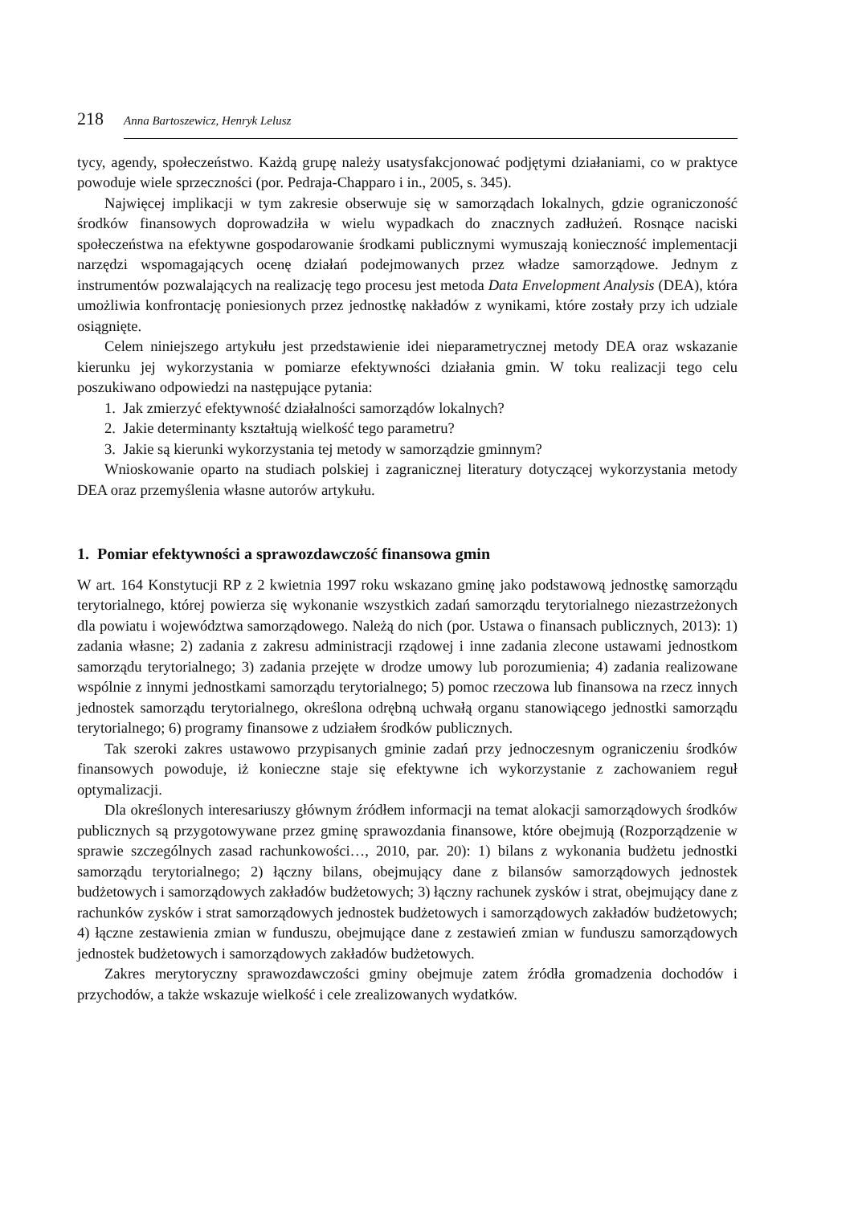218 Anna Bartoszewicz, Henryk Lelusz
tycy, agendy, społeczeństwo. Każdą grupę należy usatysfakcjonować podjętymi działaniami, co w praktyce powoduje wiele sprzeczności (por. Pedraja-Chapparo i in., 2005, s. 345).
Najwięcej implikacji w tym zakresie obserwuje się w samorządach lokalnych, gdzie ograniczoność środków finansowych doprowadziła w wielu wypadkach do znacznych zadłużeń. Rosnące naciski społeczeństwa na efektywne gospodarowanie środkami publicznymi wymuszają konieczność implementacji narzędzi wspomagających ocenę działań podejmowanych przez władze samorządowe. Jednym z instrumentów pozwalających na realizację tego procesu jest metoda Data Envelopment Analysis (DEA), która umożliwia konfrontację poniesionych przez jednostkę nakładów z wynikami, które zostały przy ich udziale osiągnięte.
Celem niniejszego artykułu jest przedstawienie idei nieparametrycznej metody DEA oraz wskazanie kierunku jej wykorzystania w pomiarze efektywności działania gmin. W toku realizacji tego celu poszukiwano odpowiedzi na następujące pytania:
1. Jak zmierzyć efektywność działalności samorządów lokalnych?
2. Jakie determinanty kształtują wielkość tego parametru?
3. Jakie są kierunki wykorzystania tej metody w samorządzie gminnym?
Wnioskowanie oparto na studiach polskiej i zagranicznej literatury dotyczącej wykorzystania metody DEA oraz przemyślenia własne autorów artykułu.
1. Pomiar efektywności a sprawozdawczość finansowa gmin
W art. 164 Konstytucji RP z 2 kwietnia 1997 roku wskazano gminę jako podstawową jednostkę samorządu terytorialnego, której powierza się wykonanie wszystkich zadań samorządu terytorialnego niezastrzeżonych dla powiatu i województwa samorządowego. Należą do nich (por. Ustawa o finansach publicznych, 2013): 1) zadania własne; 2) zadania z zakresu administracji rządowej i inne zadania zlecone ustawami jednostkom samorządu terytorialnego; 3) zadania przejęte w drodze umowy lub porozumienia; 4) zadania realizowane wspólnie z innymi jednostkami samorządu terytorialnego; 5) pomoc rzeczowa lub finansowa na rzecz innych jednostek samorządu terytorialnego, określona odrębną uchwałą organu stanowiącego jednostki samorządu terytorialnego; 6) programy finansowe z udziałem środków publicznych.
Tak szeroki zakres ustawowo przypisanych gminie zadań przy jednoczesnym ograniczeniu środków finansowych powoduje, iż konieczne staje się efektywne ich wykorzystanie z zachowaniem reguł optymalizacji.
Dla określonych interesariuszy głównym źródłem informacji na temat alokacji samorządowych środków publicznych są przygotowywane przez gminę sprawozdania finansowe, które obejmują (Rozporządzenie w sprawie szczególnych zasad rachunkowości…, 2010, par. 20): 1) bilans z wykonania budżetu jednostki samorządu terytorialnego; 2) łączny bilans, obejmujący dane z bilansów samorządowych jednostek budżetowych i samorządowych zakładów budżetowych; 3) łączny rachunek zysków i strat, obejmujący dane z rachunków zysków i strat samorządowych jednostek budżetowych i samorządowych zakładów budżetowych; 4) łączne zestawienia zmian w funduszu, obejmujące dane z zestawień zmian w funduszu samorządowych jednostek budżetowych i samorządowych zakładów budżetowych.
Zakres merytoryczny sprawozdawczości gminy obejmuje zatem źródła gromadzenia dochodów i przychodów, a także wskazuje wielkość i cele zrealizowanych wydatków.